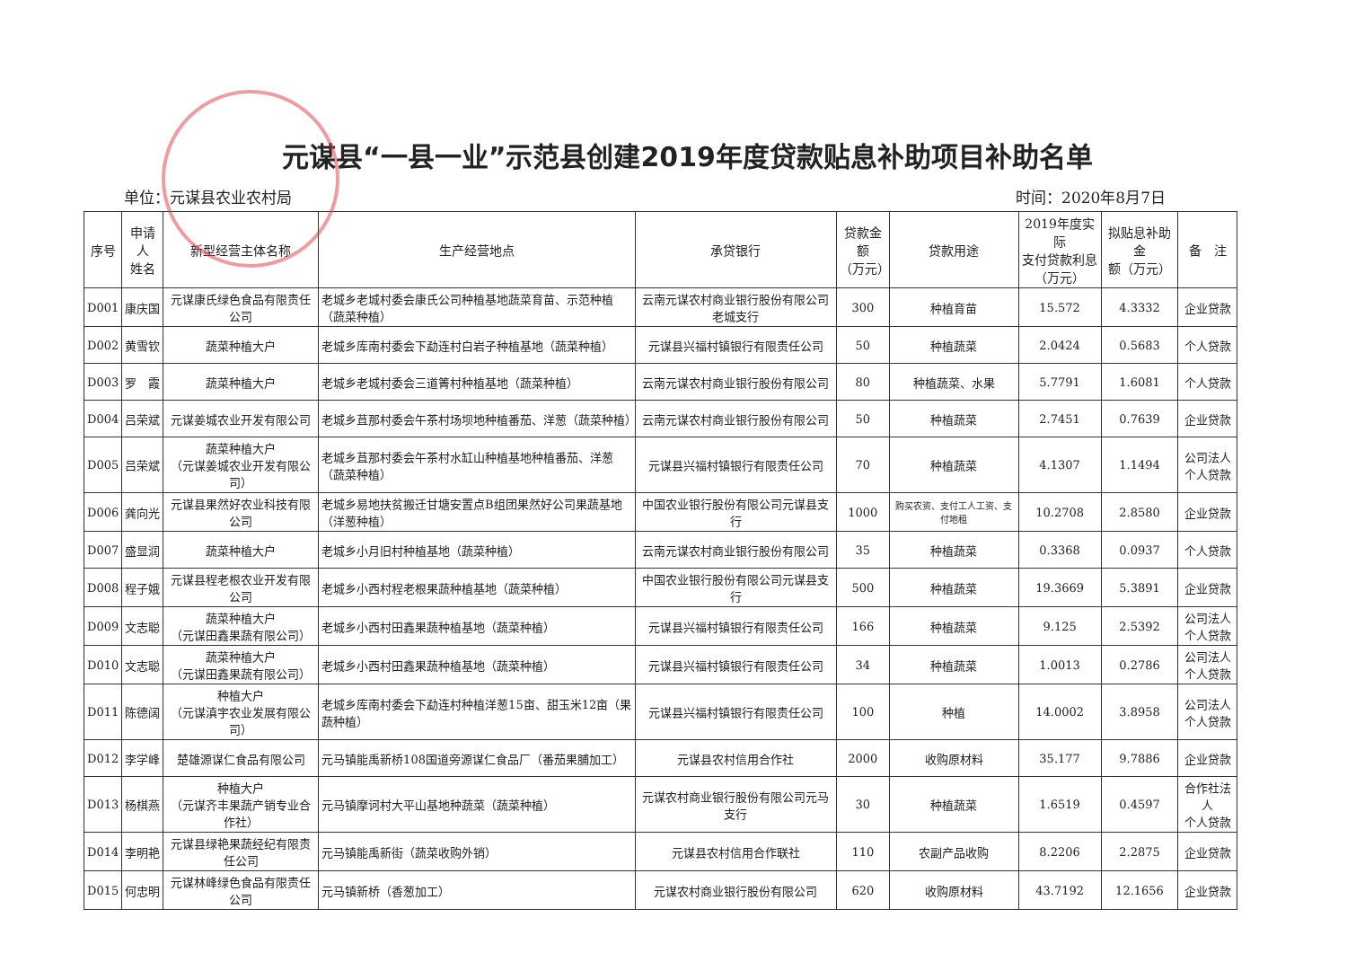元谋县“一县一业”示范县创建2019年度贷款贴息补助项目补助名单
单位：元谋县农业农村局 时间：2020年8月7日
| 序号 | 申请人 姓名 | 新型经营主体名称 | 生产经营地点 | 承贷银行 | 贷款金额 （万元） | 贷款用途 | 2019年度实际 支付贷款利息 （万元） | 拟贴息补助金 额（万元） | 备 注 |
| --- | --- | --- | --- | --- | --- | --- | --- | --- | --- |
| D001 | 康庆国 | 元谋康氏绿色食品有限责任公司 | 老城乡老城村委会康氏公司种植基地蔬菜育苗、示范种植（蔬菜种植） | 云南元谋农村商业银行股份有限公司老城支行 | 300 | 种植育苗 | 15.572 | 4.3332 | 企业贷款 |
| D002 | 黄雪钦 | 蔬菜种植大户 | 老城乡库南村委会下勐连村白岩子种植基地（蔬菜种植） | 元谋县兴福村镇银行有限责任公司 | 50 | 种植蔬菜 | 2.0424 | 0.5683 | 个人贷款 |
| D003 | 罗 霞 | 蔬菜种植大户 | 老城乡老城村委会三道箐村种植基地（蔬菜种植） | 云南元谋农村商业银行股份有限公司 | 80 | 种植蔬菜、水果 | 5.7791 | 1.6081 | 个人贷款 |
| D004 | 吕荣斌 | 元谋姜城农业开发有限公司 | 老城乡苴那村委会午茶村场坝地种植番茄、洋葱（蔬菜种植） | 云南元谋农村商业银行股份有限公司 | 50 | 种植蔬菜 | 2.7451 | 0.7639 | 企业贷款 |
| D005 | 吕荣斌 | 蔬菜种植大户 （元谋姜城农业开发有限公司） | 老城乡苴那村委会午茶村水缸山种植基地种植番茄、洋葱（蔬菜种植） | 元谋县兴福村镇银行有限责任公司 | 70 | 种植蔬菜 | 4.1307 | 1.1494 | 公司法人 个人贷款 |
| D006 | 龚向光 | 元谋县果然好农业科技有限公司 | 老城乡易地扶贫搬迁甘塘安置点B组团果然好公司果蔬基地（洋葱种植） | 中国农业银行股份有限公司元谋县支行 | 1000 | 购买农资、支付工人工资、支付地租 | 10.2708 | 2.8580 | 企业贷款 |
| D007 | 盛显润 | 蔬菜种植大户 | 老城乡小月旧村种植基地（蔬菜种植） | 云南元谋农村商业银行股份有限公司 | 35 | 种植蔬菜 | 0.3368 | 0.0937 | 个人贷款 |
| D008 | 程子娥 | 元谋县程老根农业开发有限公司 | 老城乡小西村程老根果蔬种植基地（蔬菜种植） | 中国农业银行股份有限公司元谋县支行 | 500 | 种植蔬菜 | 19.3669 | 5.3891 | 企业贷款 |
| D009 | 文志聪 | 蔬菜种植大户 （元谋田鑫果蔬有限公司） | 老城乡小西村田鑫果蔬种植基地（蔬菜种植） | 元谋县兴福村镇银行有限责任公司 | 166 | 种植蔬菜 | 9.125 | 2.5392 | 公司法人 个人贷款 |
| D010 | 文志聪 | 蔬菜种植大户 （元谋田鑫果蔬有限公司） | 老城乡小西村田鑫果蔬种植基地（蔬菜种植） | 元谋县兴福村镇银行有限责任公司 | 34 | 种植蔬菜 | 1.0013 | 0.2786 | 公司法人 个人贷款 |
| D011 | 陈德阔 | 种植大户 （元谋滇宇农业发展有限公司） | 老城乡库南村委会下勐连村种植洋葱15亩、甜玉米12亩（果蔬种植） | 元谋县兴福村镇银行有限责任公司 | 100 | 种植 | 14.0002 | 3.8958 | 公司法人 个人贷款 |
| D012 | 李学峰 | 楚雄源谋仁食品有限公司 | 元马镇能禹新桥108国道旁源谋仁食品厂（番茄果脯加工） | 元谋县农村信用合作社 | 2000 | 收购原材料 | 35.177 | 9.7886 | 企业贷款 |
| D013 | 杨棋燕 | 种植大户 （元谋齐丰果蔬产销专业合作社） | 元马镇摩诃村大平山基地种蔬菜（蔬菜种植） | 元谋农村商业银行股份有限公司元马支行 | 30 | 种植蔬菜 | 1.6519 | 0.4597 | 合作社法人 个人贷款 |
| D014 | 李明艳 | 元谋县绿艳果蔬经纪有限责任公司 | 元马镇能禹新街（蔬菜收购外销） | 元谋县农村信用合作联社 | 110 | 农副产品收购 | 8.2206 | 2.2875 | 企业贷款 |
| D015 | 何忠明 | 元谋林峰绿色食品有限责任公司 | 元马镇新桥（香葱加工） | 元谋农村商业银行股份有限公司 | 620 | 收购原材料 | 43.7192 | 12.1656 | 企业贷款 |